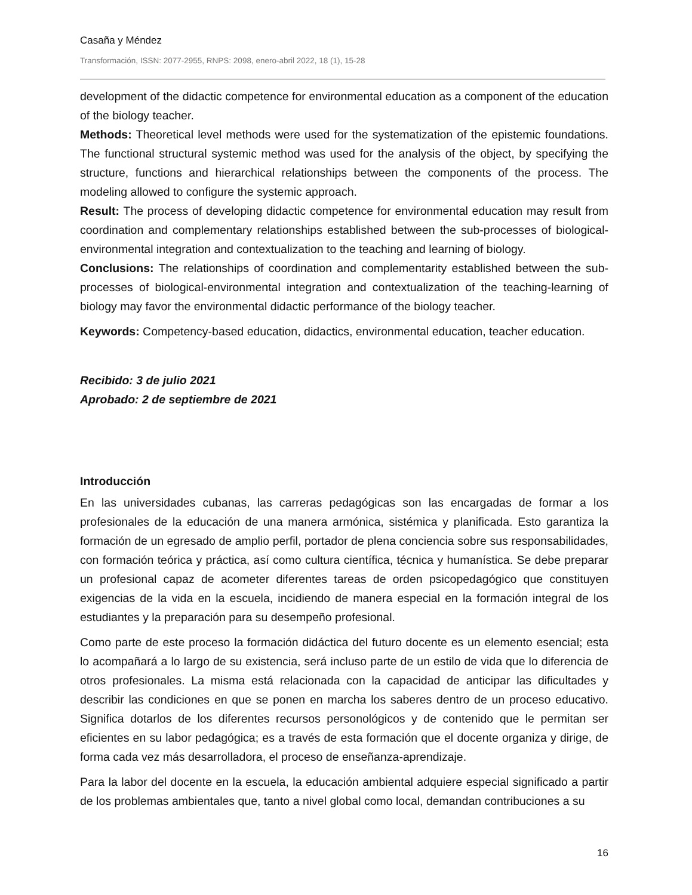Casaña y Méndez
Transformación, ISSN: 2077-2955, RNPS: 2098, enero-abril 2022, 18 (1), 15-28
development of the didactic competence for environmental education as a component of the education of the biology teacher.
Methods: Theoretical level methods were used for the systematization of the epistemic foundations. The functional structural systemic method was used for the analysis of the object, by specifying the structure, functions and hierarchical relationships between the components of the process. The modeling allowed to configure the systemic approach.
Result: The process of developing didactic competence for environmental education may result from coordination and complementary relationships established between the sub-processes of biological-environmental integration and contextualization to the teaching and learning of biology.
Conclusions: The relationships of coordination and complementarity established between the sub-processes of biological-environmental integration and contextualization of the teaching-learning of biology may favor the environmental didactic performance of the biology teacher.
Keywords: Competency-based education, didactics, environmental education, teacher education.
Recibido: 3 de julio 2021
Aprobado: 2 de septiembre de 2021
Introducción
En las universidades cubanas, las carreras pedagógicas son las encargadas de formar a los profesionales de la educación de una manera armónica, sistémica y planificada. Esto garantiza la formación de un egresado de amplio perfil, portador de plena conciencia sobre sus responsabilidades, con formación teórica y práctica, así como cultura científica, técnica y humanística. Se debe preparar un profesional capaz de acometer diferentes tareas de orden psicopedagógico que constituyen exigencias de la vida en la escuela, incidiendo de manera especial en la formación integral de los estudiantes y la preparación para su desempeño profesional.
Como parte de este proceso la formación didáctica del futuro docente es un elemento esencial; esta lo acompañará a lo largo de su existencia, será incluso parte de un estilo de vida que lo diferencia de otros profesionales. La misma está relacionada con la capacidad de anticipar las dificultades y describir las condiciones en que se ponen en marcha los saberes dentro de un proceso educativo. Significa dotarlos de los diferentes recursos personológicos y de contenido que le permitan ser eficientes en su labor pedagógica; es a través de esta formación que el docente organiza y dirige, de forma cada vez más desarrolladora, el proceso de enseñanza-aprendizaje.
Para la labor del docente en la escuela, la educación ambiental adquiere especial significado a partir de los problemas ambientales que, tanto a nivel global como local, demandan contribuciones a su
16